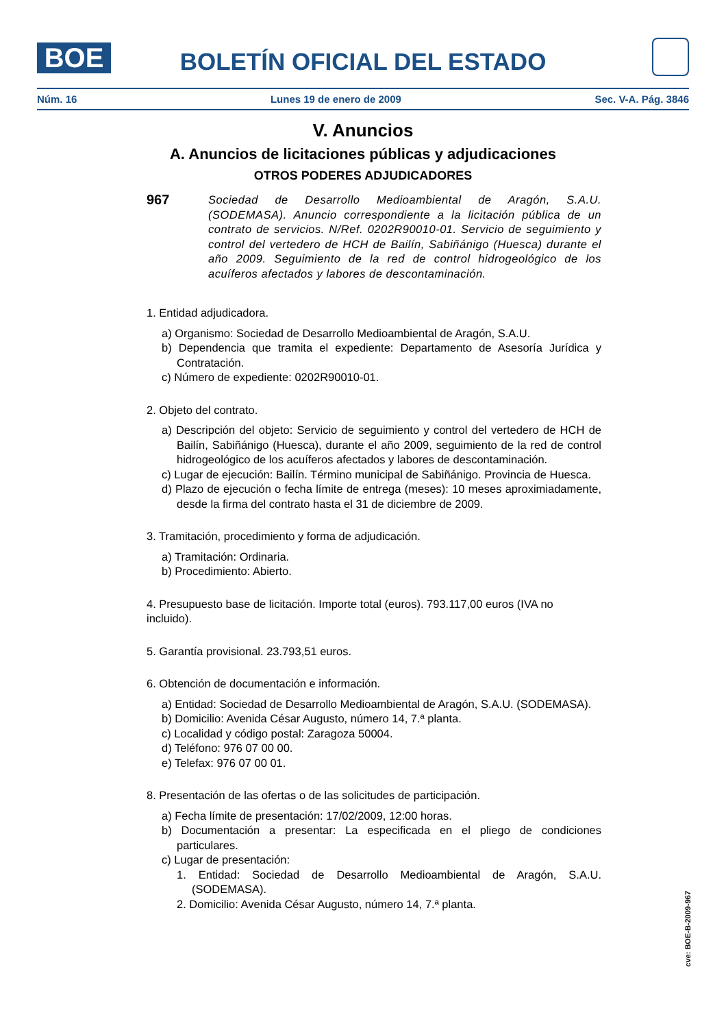BOE
BOLETÍN OFICIAL DEL ESTADO
Núm. 16 Lunes 19 de enero de 2009 Sec. V-A. Pág. 3846
V. Anuncios
A. Anuncios de licitaciones públicas y adjudicaciones
OTROS PODERES ADJUDICADORES
967
Sociedad de Desarrollo Medioambiental de Aragón, S.A.U. (SODEMASA). Anuncio correspondiente a la licitación pública de un contrato de servicios. N/Ref. 0202R90010-01. Servicio de seguimiento y control del vertedero de HCH de Bailín, Sabiñánigo (Huesca) durante el año 2009. Seguimiento de la red de control hidrogeológico de los acuíferos afectados y labores de descontaminación.
1. Entidad adjudicadora.
a) Organismo: Sociedad de Desarrollo Medioambiental de Aragón, S.A.U.
b) Dependencia que tramita el expediente: Departamento de Asesoría Jurídica y Contratación.
c) Número de expediente: 0202R90010-01.
2. Objeto del contrato.
a) Descripción del objeto: Servicio de seguimiento y control del vertedero de HCH de Bailín, Sabiñánigo (Huesca), durante el año 2009, seguimiento de la red de control hidrogeológico de los acuíferos afectados y labores de descontaminación.
c) Lugar de ejecución: Bailín. Término municipal de Sabiñánigo. Provincia de Huesca.
d) Plazo de ejecución o fecha límite de entrega (meses): 10 meses aproximiadamente, desde la firma del contrato hasta el 31 de diciembre de 2009.
3. Tramitación, procedimiento y forma de adjudicación.
a) Tramitación: Ordinaria.
b) Procedimiento: Abierto.
4. Presupuesto base de licitación. Importe total (euros). 793.117,00 euros (IVA no incluido).
5. Garantía provisional. 23.793,51 euros.
6. Obtención de documentación e información.
a) Entidad: Sociedad de Desarrollo Medioambiental de Aragón, S.A.U. (SODEMASA).
b) Domicilio: Avenida César Augusto, número 14, 7.ª planta.
c) Localidad y código postal: Zaragoza 50004.
d) Teléfono: 976 07 00 00.
e) Telefax: 976 07 00 01.
8. Presentación de las ofertas o de las solicitudes de participación.
a) Fecha límite de presentación: 17/02/2009, 12:00 horas.
b) Documentación a presentar: La especificada en el pliego de condiciones particulares.
c) Lugar de presentación:
1. Entidad: Sociedad de Desarrollo Medioambiental de Aragón, S.A.U. (SODEMASA).
2. Domicilio: Avenida César Augusto, número 14, 7.ª planta.
cve: BOE-B-2009-967